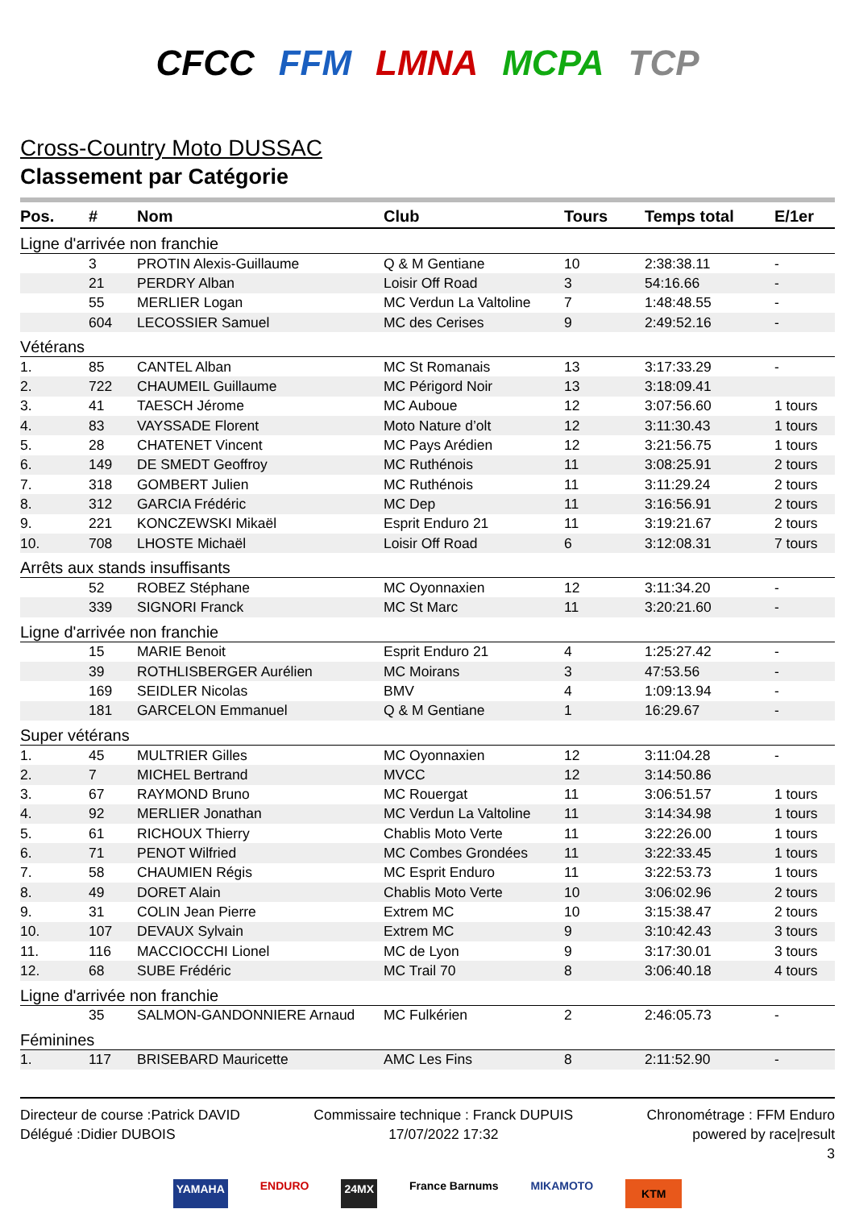CFCC FFM LMNA MCPA TCP
Cross-Country Moto DUSSAC
Classement par Catégorie
| Pos. | # | Nom | Club | Tours | Temps total | E/1er |
| --- | --- | --- | --- | --- | --- | --- |
| Ligne d'arrivée non franchie | | | | | | |
| | 3 | PROTIN Alexis-Guillaume | Q & M Gentiane | 10 | 2:38:38.11 | - |
| | 21 | PERDRY Alban | Loisir Off Road | 3 | 54:16.66 | - |
| | 55 | MERLIER Logan | MC Verdun La Valtoline | 7 | 1:48:48.55 | - |
| | 604 | LECOSSIER Samuel | MC des Cerises | 9 | 2:49:52.16 | - |
| Vétérans | | | | | | |
| 1. | 85 | CANTEL Alban | MC St Romanais | 13 | 3:17:33.29 | - |
| 2. | 722 | CHAUMEIL Guillaume | MC Périgord Noir | 13 | 3:18:09.41 | |
| 3. | 41 | TAESCH Jérome | MC Auboue | 12 | 3:07:56.60 | 1 tours |
| 4. | 83 | VAYSSADE Florent | Moto Nature d’olt | 12 | 3:11:30.43 | 1 tours |
| 5. | 28 | CHATENET Vincent | MC Pays Arédien | 12 | 3:21:56.75 | 1 tours |
| 6. | 149 | DE SMEDT Geoffroy | MC Ruthénois | 11 | 3:08:25.91 | 2 tours |
| 7. | 318 | GOMBERT Julien | MC Ruthénois | 11 | 3:11:29.24 | 2 tours |
| 8. | 312 | GARCIA Frédéric | MC Dep | 11 | 3:16:56.91 | 2 tours |
| 9. | 221 | KONCZEWSKI Mikaël | Esprit Enduro 21 | 11 | 3:19:21.67 | 2 tours |
| 10. | 708 | LHOSTE Michaël | Loisir Off Road | 6 | 3:12:08.31 | 7 tours |
| Arrêts aux stands insuffisants | | | | | | |
| | 52 | ROBEZ Stéphane | MC Oyonnaxien | 12 | 3:11:34.20 | - |
| | 339 | SIGNORI Franck | MC St Marc | 11 | 3:20:21.60 | - |
| Ligne d'arrivée non franchie | | | | | | |
| | 15 | MARIE Benoit | Esprit Enduro 21 | 4 | 1:25:27.42 | - |
| | 39 | ROTHLISBERGER Aurélien | MC Moirans | 3 | 47:53.56 | - |
| | 169 | SEIDLER Nicolas | BMV | 4 | 1:09:13.94 | - |
| | 181 | GARCELON Emmanuel | Q & M Gentiane | 1 | 16:29.67 | - |
| Super vétérans | | | | | | |
| 1. | 45 | MULTRIER Gilles | MC Oyonnaxien | 12 | 3:11:04.28 | - |
| 2. | 7 | MICHEL Bertrand | MVCC | 12 | 3:14:50.86 | |
| 3. | 67 | RAYMOND Bruno | MC Rouergat | 11 | 3:06:51.57 | 1 tours |
| 4. | 92 | MERLIER Jonathan | MC Verdun La Valtoline | 11 | 3:14:34.98 | 1 tours |
| 5. | 61 | RICHOUX Thierry | Chablis Moto Verte | 11 | 3:22:26.00 | 1 tours |
| 6. | 71 | PENOT Wilfried | MC Combes Grondées | 11 | 3:22:33.45 | 1 tours |
| 7. | 58 | CHAUMIEN Régis | MC Esprit Enduro | 11 | 3:22:53.73 | 1 tours |
| 8. | 49 | DORET Alain | Chablis Moto Verte | 10 | 3:06:02.96 | 2 tours |
| 9. | 31 | COLIN Jean Pierre | Extrem MC | 10 | 3:15:38.47 | 2 tours |
| 10. | 107 | DEVAUX Sylvain | Extrem MC | 9 | 3:10:42.43 | 3 tours |
| 11. | 116 | MACCIOCCHI Lionel | MC de Lyon | 9 | 3:17:30.01 | 3 tours |
| 12. | 68 | SUBE Frédéric | MC Trail 70 | 8 | 3:06:40.18 | 4 tours |
| Ligne d'arrivée non franchie | | | | | | |
| | 35 | SALMON-GANDONNIERE Arnaud | MC Fulkérien | 2 | 2:46:05.73 | - |
| Féminines | | | | | | |
| 1. | 117 | BRISEBARD Mauricette | AMC Les Fins | 8 | 2:11:52.90 | - |
Directeur de course :Patrick DAVID
Délégué :Didier DUBOIS
Commissaire technique : Franck DUPUIS
17/07/2022 17:32
Chronométrage : FFM Enduro
powered by race|result
3
YAMAHA ENDURO 24MX France Barnums MIKAMOTO KTM